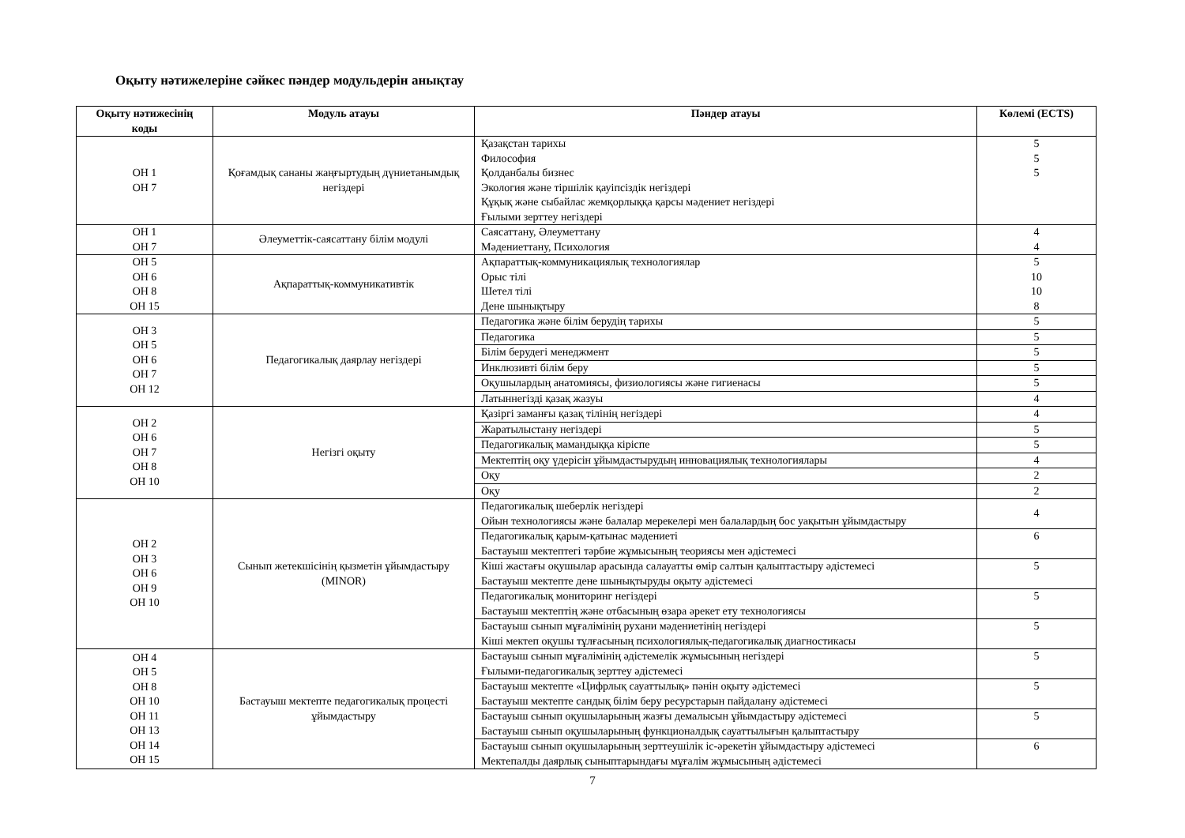Оқыту нәтижелеріне сәйкес пәндер модульдерін анықтау
| Оқыту нәтижесінің коды | Модуль атауы | Пәндер атауы | Көлемі (ECTS) |
| --- | --- | --- | --- |
| ОН 1 ОН 7 | Қоғамдық сананы жаңғыртудың дүниетанымдық негіздері | Қазақстан тарихы Философия Қолданбалы бизнес Экология және тіршілік қауіпсіздік негіздері Құқық және сыбайлас жемқорлыққа қарсы мәдениет негіздері Ғылыми зерттеу негіздері | 5 5 5 |
| ОН 1 ОН 7 | Әлеуметтік-саясаттану білім модулі | Саясаттану, Әлеуметтану Мәдениеттану, Психология | 4 4 |
| ОН 5 ОН 6 ОН 8 ОН 15 | Ақпараттық-коммуникативтік | Ақпараттық-коммуникациялық технологиялар Орыс тілі Шетел тілі Дене шынықтыру | 5 10 10 8 |
| ОН 3 ОН 5 ОН 6 ОН 7 ОН 12 | Педагогикалық даярлау негіздері | Педагогика және білім берудің тарихы | 5 |
| | | Педагогика | 5 |
| | | Білім берудегі менеджмент | 5 |
| | | Инклюзивті білім беру | 5 |
| | | Оқушылардың анатомиясы, физиологиясы және гигиенасы | 5 |
| | | Латыннегізді қазақ жазуы | 4 |
| ОН 2 ОН 6 ОН 7 ОН 8 ОН 10 | Негізгі оқыту | Қазіргі заманғы қазақ тілінің негіздері | 4 |
| | | Жаратылыстану негіздері | 5 |
| | | Педагогикалық мамандыққа кіріспе | 5 |
| | | Мектептің оқу үдерісін ұйымдастырудың инновациялық технологиялары | 4 |
| | | Оқу | 2 |
| | | Оқу | 2 |
| ОН 2 ОН 3 ОН 6 ОН 9 ОН 10 | Сынып жетекшісінің қызметін ұйымдастыру (MINOR) | Педагогикалық шеберлік негіздері Ойын технологиясы және балалар мерекелері мен балалардың бос уақытын ұйымдастыру | 4 |
| | | Педагогикалық қарым-қатынас мәдениеті Бастауыш мектептегі тәрбие жұмысының теориясы мен әдістемесі | 6 |
| | | Кіші жастағы оқушылар арасында салауатты өмір салтын қалыптастыру әдістемесі Бастауыш мектепте дене шынықтыруды оқыту әдістемесі | 5 |
| | | Педагогикалық мониторинг негіздері Бастауыш мектептің және отбасының өзара әрекет ету технологиясы | 5 |
| | | Бастауыш сынып мұғалімінің рухани мәдениетінің негіздері Кіші мектеп оқушы тұлғасының психологиялық-педагогикалық диагностикасы | 5 |
| ОН 4 ОН 5 ОН 8 ОН 10 ОН 11 ОН 13 ОН 14 ОН 15 | Бастауыш мектепте педагогикалық процесті ұйымдастыру | Бастауыш сынып мұғалімінің әдістемелік жұмысының негіздері Ғылыми-педагогикалық зерттеу әдістемесі | 5 |
| | | Бастауыш мектепте «Цифрлық сауаттылық» пәнін оқыту әдістемесі Бастауыш мектепте сандық білім беру ресурстарын пайдалану әдістемесі | 5 |
| | | Бастауыш сынып оқушыларының жазғы демалысын ұйымдастыру әдістемесі Бастауыш сынып оқушыларының функционалдық сауаттылығын қалыптастыру | 5 |
| | | Бастауыш сынып оқушыларының зерттеушілік іс-әрекетін ұйымдастыру әдістемесі Мектепалды даярлық сыныптарындағы мұғалім жұмысының әдістемесі | 6 |
7